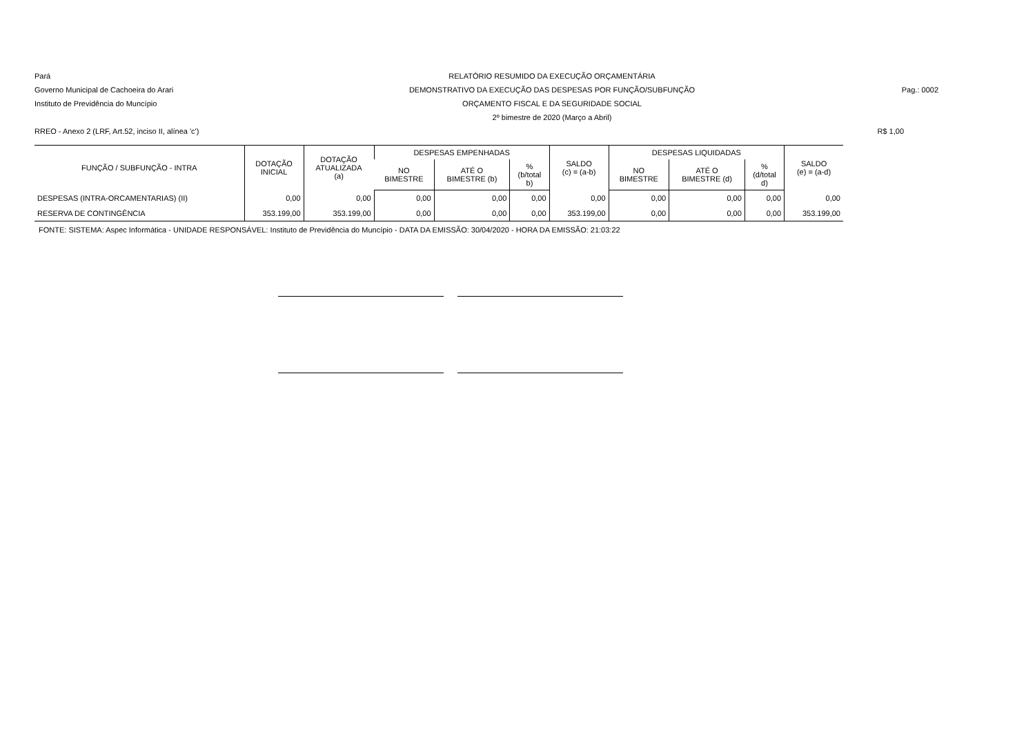Pará
Governo Municipal de Cachoeira do Arari
Instituto de Previdência do Muncípio
RELATÓRIO RESUMIDO DA EXECUÇÃO ORÇAMENTÁRIA
DEMONSTRATIVO DA EXECUÇÃO DAS DESPESAS POR FUNÇÃO/SUBFUNÇÃO
ORÇAMENTO FISCAL E DA SEGURIDADE SOCIAL
2º bimestre de 2020 (Março a Abril)
Pag.: 0002
RREO - Anexo 2 (LRF, Art.52, inciso II, alínea 'c') R$ 1,00
| FUNÇÃO / SUBFUNÇÃO - INTRA | DOTAÇÃO INICIAL | DOTAÇÃO ATUALIZADA (a) | DESPESAS EMPENHADAS | | | SALDO (c) = (a-b) | DESPESAS LIQUIDADAS | | | SALDO (e) = (a-d) |
| --- | --- | --- | --- | --- | --- | --- | --- | --- | --- | --- |
| | | | NO BIMESTRE | ATÉ O BIMESTRE (b) | % (b/total b) | | NO BIMESTRE | ATÉ O BIMESTRE (d) | % (d/total d) | |
| DESPESAS (INTRA-ORCAMENTARIAS) (II) | 0,00 | 0,00 | 0,00 | 0,00 | 0,00 | 0,00 | 0,00 | 0,00 | 0,00 | 0,00 |
| RESERVA DE CONTINGÊNCIA | 353.199,00 | 353.199,00 | 0,00 | 0,00 | 0,00 | 353.199,00 | 0,00 | 0,00 | 0,00 | 353.199,00 |
FONTE: SISTEMA: Aspec Informática - UNIDADE RESPONSÁVEL: Instituto de Previdência do Muncípio - DATA DA EMISSÃO: 30/04/2020 - HORA DA EMISSÃO: 21:03:22